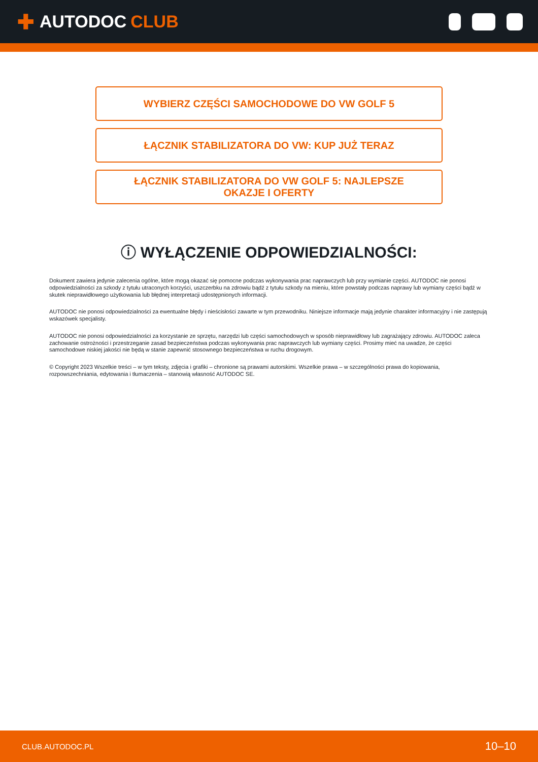✚ AUTODOC CLUB
WYBIERZ CZĘŚCI SAMOCHODOWE DO VW GOLF 5
ŁĄCZNIK STABILIZATORA DO VW: KUP JUŻ TERAZ
ŁĄCZNIK STABILIZATORA DO VW GOLF 5: NAJLEPSZE OKAZJE I OFERTY
ⓘ WYŁĄCZENIE ODPOWIEDZIALNOŚCI:
Dokument zawiera jedynie zalecenia ogólne, które mogą okazać się pomocne podczas wykonywania prac naprawczych lub przy wymianie części. AUTODOC nie ponosi odpowiedzialności za szkody z tytułu utraconych korzyści, uszczerbku na zdrowiu bądź z tytułu szkody na mieniu, które powstały podczas naprawy lub wymiany części bądź w skutek nieprawidłowego użytkowania lub błędnej interpretacji udostępnionych informacji.
AUTODOC nie ponosi odpowiedzialności za ewentualne błędy i nieścisłości zawarte w tym przewodniku. Niniejsze informacje mają jedynie charakter informacyjny i nie zastępują wskazówek specjalisty.
AUTODOC nie ponosi odpowiedzialności za korzystanie ze sprzętu, narzędzi lub części samochodowych w sposób nieprawidłowy lub zagrażający zdrowiu. AUTODOC zaleca zachowanie ostrożności i przestrzeganie zasad bezpieczeństwa podczas wykonywania prac naprawczych lub wymiany części. Prosimy mieć na uwadze, że części samochodowe niskiej jakości nie będą w stanie zapewnić stosownego bezpieczeństwa w ruchu drogowym.
© Copyright 2023 Wszelkie treści – w tym teksty, zdjęcia i grafiki – chronione są prawami autorskimi. Wszelkie prawa – w szczególności prawa do kopiowania, rozpowszechniania, edytowania i tłumaczenia – stanowią własność AUTODOC SE.
CLUB.AUTODOC.PL 10–10